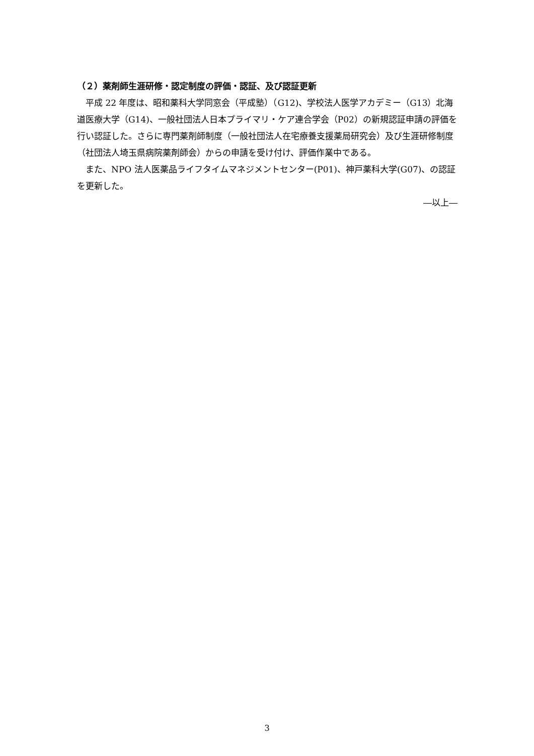（２）薬剤師生涯研修・認定制度の評価・認証、及び認証更新
平成 22 年度は、昭和薬科大学同窓会（平成塾）（G12)、学校法人医学アカデミー（G13）北海道医療大学（G14)、一般社団法人日本プライマリ・ケア連合学会（P02）の新規認証申請の評価を行い認証した。さらに専門薬剤師制度（一般社団法人在宅療養支援薬局研究会）及び生涯研修制度（社団法人埼玉県病院薬剤師会）からの申請を受け付け、評価作業中である。
また、NPO 法人医薬品ライフタイムマネジメントセンター(P01)、神戸薬科大学(G07)、の認証を更新した。
―以上―
3